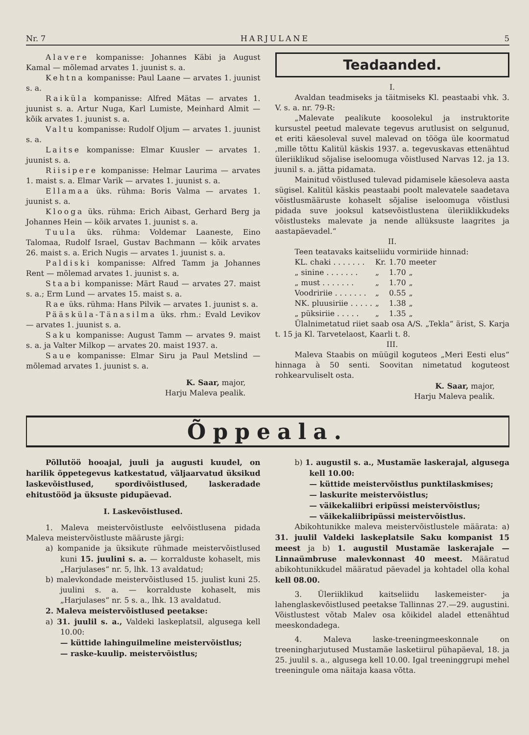Nr. 7 HARJULANE 5
Alavere kompanisse: Johannes Käbi ja August Kamal — mõlemad arvates 1. juunist s. a.
Kehtna kompanisse: Paul Laane — arvates 1. juunist s. a.
Raiküla kompanisse: Alfred Mätas — arvates 1. juunist s. a. Artur Nuga, Karl Lumiste, Meinhard Almit — kõik arvates 1. juunist s. a.
Valtu kompanisse: Rudolf Oljum — arvates 1. juunist s. a.
Laitse kompanisse: Elmar Kuusler — arvates 1. juunist s. a.
Riisipere kompanisse: Helmar Laurima — arvates 1. maist s. a. Elmar Varik — arvates 1. juunist s. a.
Ellamaa üks. rühma: Boris Valma — arvates 1. juunist s. a.
Klooga üks. rühma: Erich Aibast, Gerhard Berg ja Johannes Hein — kõik arvates 1. juunist s. a.
Tuula üks. rühma: Voldemar Laaneste, Eino Talomaa, Rudolf Israel, Gustav Bachmann — kõik arvates 26. maist s. a. Erich Nugis — arvates 1. juunist s. a.
Paldiski kompanisse: Alfred Tamm ja Johannes Rent — mõlemad arvates 1. juunist s. a.
Staabi kompanisse: Märt Raud — arvates 27. maist s. a.; Erm Lund — arvates 15. maist s. a.
Rae üks. rühma: Hans Pilvik — arvates 1. juunist s. a.
Pääsküla-Tänasilma üks. rhm.: Evald Levikov — arvates 1. juunist s. a.
Saku kompanisse: August Tamm — arvates 9. maist s. a. ja Valter Milkop — arvates 20. maist 1937. a.
Saue kompanisse: Elmar Siru ja Paul Metslind — mõlemad arvates 1. juunist s. a.
K. Saar, major,
Harju Maleva pealik.
Teadaanded.
I.
Avaldan teadmiseks ja täitmiseks Kl. peastaabi vhk. 3. V. s. a. nr. 79-R:
„Malevate pealikute koosolekul ja instruktorite kursustel peetud malevate tegevus arutlusist on selgunud, et eriti käesoleval suvel malevad on tööga üle koormatud ,mille tõttu Kalitül käskis 1937. a. tegevuskavas ettenähtud üleriiklikud sõjalise iseloomuga võistlused Narvas 12. ja 13. juunil s. a. jätta pidamata.
Mainitud võistlused tulevad pidamisele käesoleva aasta sügisel. Kalitül käskis peastaabi poolt malevatele saadetava võistlusmääruste kohaselt sõjalise iseloomuga võistlusi pidada suve jooksul katsevõistlustena üleriiklikkudeks võistlusteks malevate ja nende allüksuste laagrites ja aastapäevadel.“
II.
Teen teatavaks kaitseliidu vormiriide hinnad:
| KL. chaki . . . . . . . | Kr. | 1.70 | meeter |
| „ sinine . . . . . . . | „ | 1.70 | „ |
| „ must . . . . . . . | „ | 1.70 | „ |
| Voodririie . . . . . . . | „ | 0.55 | „ |
| NK. pluusiriie . . . . . | „ | 1.38 | „ |
| „ püksiriie . . . . . | „ | 1.35 | „ |
Ülalnimetatud riiet saab osa A/S. „Tekla“ ärist, S. Karja t. 15 ja Kl. Tarvetelaost, Kaarli t. 8.
III.
Maleva Staabis on müügil koguteos „Meri Eesti elus“ hinnaga à 50 senti. Soovitan nimetatud koguteost rohkearvuliselt osta.
K. Saar, major,
Harju Maleva pealik.
Õppeala.
Põllutöö hooajal, juuli ja augusti kuudel, on harilik õppetegevus katkestatud, väljaarvatud üksikud laskevõistlused, spordivõistlused, laskeradade ehitustööd ja üksuste pidupäevad.
I. Laskevõistlused.
1. Maleva meistervõistluste eelvõistlusena pidada Maleva meistervõistluste määruste järgi:
a) kompanide ja üksikute rühmade meistervõistlused kuni 15. juulini s. a. — korralduste kohaselt, mis „Harjulases“ nr. 5, lhk. 13 avaldatud;
b) malevkondade meistervõistlused 15. juulist kuni 25. juulini s. a. — korralduste kohaselt, mis „Harjulases“ nr. 5 s. a., lhk. 13 avaldatud.
2. Maleva meistervõistlused peetakse:
a) 31. juulil s. a., Valdeki laskeplatsil, algusega kell 10.00:
— küttide lahinguilmeline meistervõistlus;
— raske-kuulip. meistervõistlus;
b) 1. augustil s. a., Mustamäe laskerajal, algusega kell 10.00:
— küttide meistervõistlus punktilaskmises;
— laskurite meistervõistlus;
— väikekaliibri eripüssi meistervõistlus;
— väikekaliibripüssi meistervõistlus.
Abikohtunikke maleva meistervõistlustele määrata: a) 31. juulil Valdeki laskeplatsile Saku kompanist 15 meest ja b) 1. augustil Mustamäe laskerajale — Linnaümbruse malevkonnast 40 meest. Määratud abikohtunikkudel määratud päevadel ja kohtadel olla kohal kell 08.00.
3. Üleriiklikud kaitseliidu laskemeister- ja lahenglaskevõistlused peetakse Tallinnas 27.—29. augustini. Võistlustest võtab Malev osa kõikidel aladel ettenähtud meeskondadega.
4. Maleva laske-treeningmeeskonnale on treeningharjutused Mustamäe lasketiirul pühapäeval, 18. ja 25. juulil s. a., algusega kell 10.00. Igal treeninggrupi mehel treeningule oma näitaja kaasa võtta.